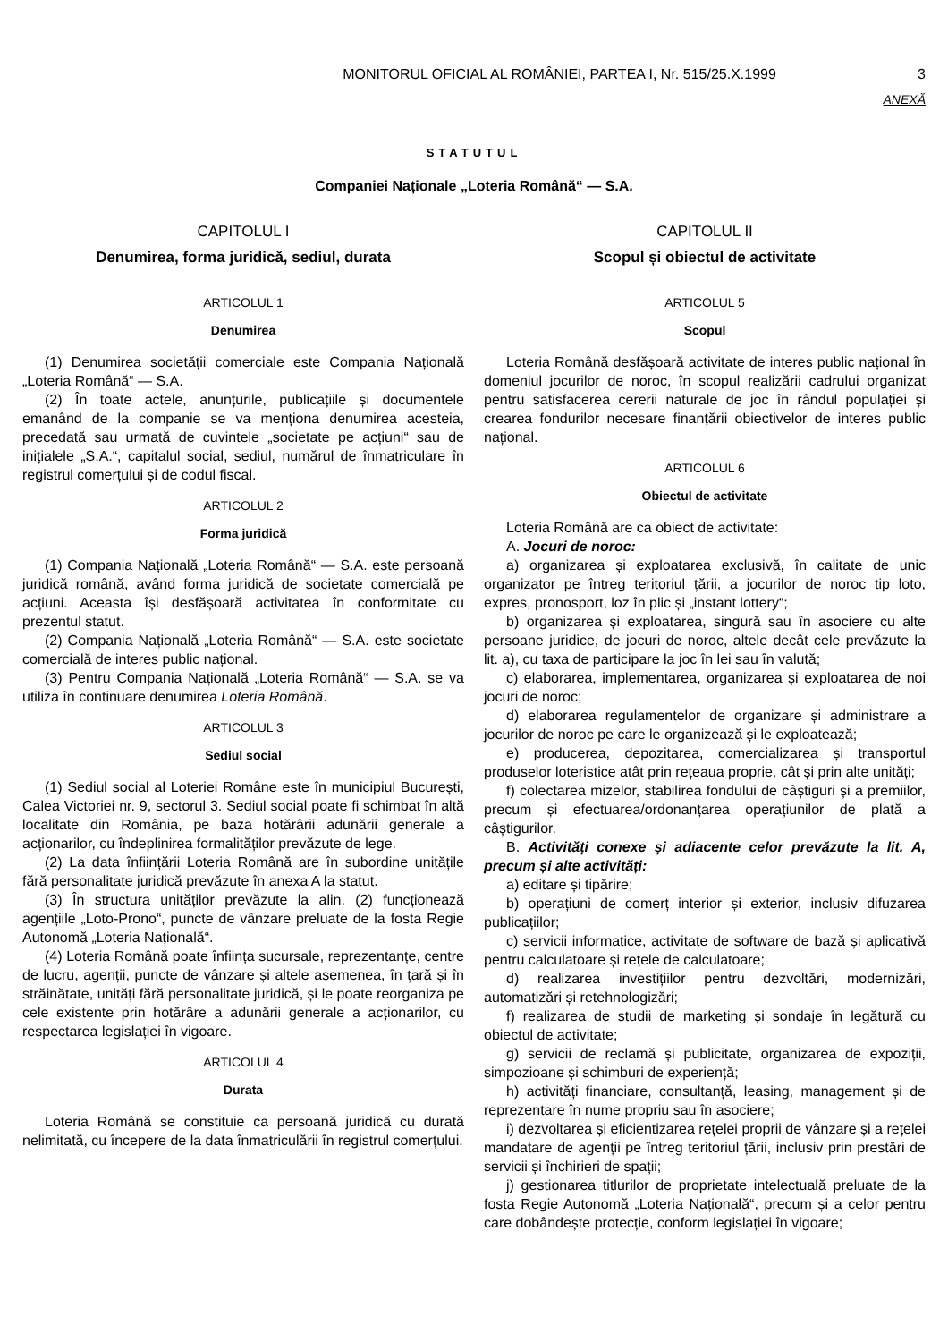MONITORUL OFICIAL AL ROMÂNIEI, PARTEA I, Nr. 515/25.X.1999 3
ANEXĂ
STATUTUL
Companiei Naționale „Loteria Română“ — S.A.
CAPITOLUL I
Denumirea, forma juridică, sediul, durata
ARTICOLUL 1
Denumirea
(1) Denumirea societății comerciale este Compania Națională „Loteria Română“ — S.A.
(2) În toate actele, anunțurile, publicațiile și documentele emanând de la companie se va menționa denumirea acesteia, precedată sau urmată de cuvintele „societate pe acțiuni“ sau de inițialele „S.A.“, capitalul social, sediul, numărul de înmatriculare în registrul comerțului și de codul fiscal.
ARTICOLUL 2
Forma juridică
(1) Compania Națională „Loteria Română“ — S.A. este persoană juridică română, având forma juridică de societate comercială pe acțiuni. Aceasta își desfășoară activitatea în conformitate cu prezentul statut.
(2) Compania Națională „Loteria Română“ — S.A. este societate comercială de interes public național.
(3) Pentru Compania Națională „Loteria Română“ — S.A. se va utiliza în continuare denumirea Loteria Română.
ARTICOLUL 3
Sediul social
(1) Sediul social al Loteriei Române este în municipiul București, Calea Victoriei nr. 9, sectorul 3. Sediul social poate fi schimbat în altă localitate din România, pe baza hotărârii adunării generale a acționarilor, cu îndeplinirea formalităților prevăzute de lege.
(2) La data înființării Loteria Română are în subordine unitățile fără personalitate juridică prevăzute în anexa A la statut.
(3) În structura unităților prevăzute la alin. (2) funcționează agențiile „Loto-Prono“, puncte de vânzare preluate de la fosta Regie Autonomă „Loteria Națională“.
(4) Loteria Română poate înființa sucursale, reprezentanțe, centre de lucru, agenții, puncte de vânzare și altele asemenea, în țară și în străinătate, unități fără personalitate juridică, și le poate reorganiza pe cele existente prin hotărâre a adunării generale a acționarilor, cu respectarea legislației în vigoare.
ARTICOLUL 4
Durata
Loteria Română se constituie ca persoană juridică cu durată nelimitată, cu începere de la data înmatriculării în registrul comerțului.
CAPITOLUL II
Scopul și obiectul de activitate
ARTICOLUL 5
Scopul
Loteria Română desfășoară activitate de interes public național în domeniul jocurilor de noroc, în scopul realizării cadrului organizat pentru satisfacerea cererii naturale de joc în rândul populației și crearea fondurilor necesare finanțării obiectivelor de interes public național.
ARTICOLUL 6
Obiectul de activitate
Loteria Română are ca obiect de activitate:
A. Jocuri de noroc:
a) organizarea și exploatarea exclusivă, în calitate de unic organizator pe întreg teritoriul țării, a jocurilor de noroc tip loto, expres, pronosport, loz în plic și „instant lottery“;
b) organizarea și exploatarea, singură sau în asociere cu alte persoane juridice, de jocuri de noroc, altele decât cele prevăzute la lit. a), cu taxa de participare la joc în lei sau în valută;
c) elaborarea, implementarea, organizarea și exploatarea de noi jocuri de noroc;
d) elaborarea regulamentelor de organizare și administrare a jocurilor de noroc pe care le organizează și le exploatează;
e) producerea, depozitarea, comercializarea și transportul produselor loteristice atât prin rețeaua proprie, cât și prin alte unități;
f) colectarea mizelor, stabilirea fondului de câștiguri și a premiilor, precum și efectuarea/ordonanțarea operațiunilor de plată a câștigurilor.
B. Activități conexe și adiacente celor prevăzute la lit. A, precum și alte activități:
a) editare și tipărire;
b) operațiuni de comerț interior și exterior, inclusiv difuzarea publicațiilor;
c) servicii informatice, activitate de software de bază și aplicativă pentru calculatoare și rețele de calculatoare;
d) realizarea investițiilor pentru dezvoltări, modernizări, automatizări și retehnologizări;
f) realizarea de studii de marketing și sondaje în legătură cu obiectul de activitate;
g) servicii de reclamă și publicitate, organizarea de expoziții, simpozioane și schimburi de experiență;
h) activități financiare, consultanță, leasing, management și de reprezentare în nume propriu sau în asociere;
i) dezvoltarea și eficientizarea rețelei proprii de vânzare și a rețelei mandatare de agenții pe întreg teritoriul țării, inclusiv prin prestări de servicii și închirieri de spații;
j) gestionarea titlurilor de proprietate intelectuală preluate de la fosta Regie Autonomă „Loteria Națională“, precum și a celor pentru care dobândește protecție, conform legislației în vigoare;